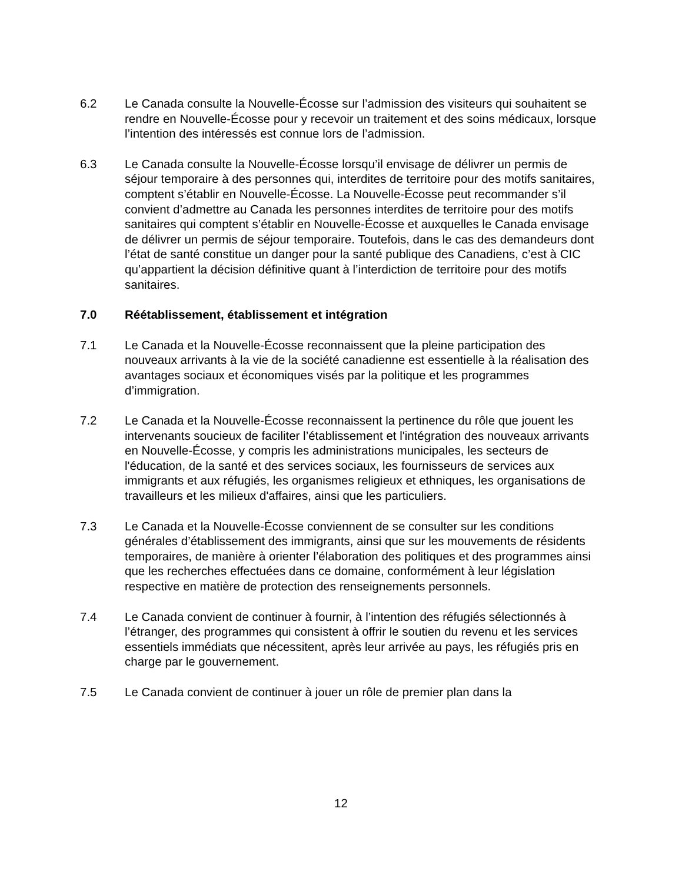6.2 Le Canada consulte la Nouvelle-Écosse sur l’admission des visiteurs qui souhaitent se rendre en Nouvelle-Écosse pour y recevoir un traitement et des soins médicaux, lorsque l’intention des intéressés est connue lors de l’admission.
6.3 Le Canada consulte la Nouvelle-Écosse lorsqu’il envisage de délivrer un permis de séjour temporaire à des personnes qui, interdites de territoire pour des motifs sanitaires, comptent s’établir en Nouvelle-Écosse. La Nouvelle-Écosse peut recommander s’il convient d’admettre au Canada les personnes interdites de territoire pour des motifs sanitaires qui comptent s’établir en Nouvelle-Écosse et auxquelles le Canada envisage de délivrer un permis de séjour temporaire. Toutefois, dans le cas des demandeurs dont l’état de santé constitue un danger pour la santé publique des Canadiens, c’est à CIC qu’appartient la décision définitive quant à l’interdiction de territoire pour des motifs sanitaires.
7.0 Réétablissement, établissement et intégration
7.1 Le Canada et la Nouvelle-Écosse reconnaissent que la pleine participation des nouveaux arrivants à la vie de la société canadienne est essentielle à la réalisation des avantages sociaux et économiques visés par la politique et les programmes d’immigration.
7.2 Le Canada et la Nouvelle-Écosse reconnaissent la pertinence du rôle que jouent les intervenants soucieux de faciliter l’établissement et l'intégration des nouveaux arrivants en Nouvelle-Écosse, y compris les administrations municipales, les secteurs de l'éducation, de la santé et des services sociaux, les fournisseurs de services aux immigrants et aux réfugiés, les organismes religieux et ethniques, les organisations de travailleurs et les milieux d'affaires, ainsi que les particuliers.
7.3 Le Canada et la Nouvelle-Écosse conviennent de se consulter sur les conditions générales d’établissement des immigrants, ainsi que sur les mouvements de résidents temporaires, de manière à orienter l’élaboration des politiques et des programmes ainsi que les recherches effectuées dans ce domaine, conformément à leur législation respective en matière de protection des renseignements personnels.
7.4 Le Canada convient de continuer à fournir, à l’intention des réfugiés sélectionnés à l’étranger, des programmes qui consistent à offrir le soutien du revenu et les services essentiels immédiats que nécessitent, après leur arrivée au pays, les réfugiés pris en charge par le gouvernement.
7.5 Le Canada convient de continuer à jouer un rôle de premier plan dans la
12